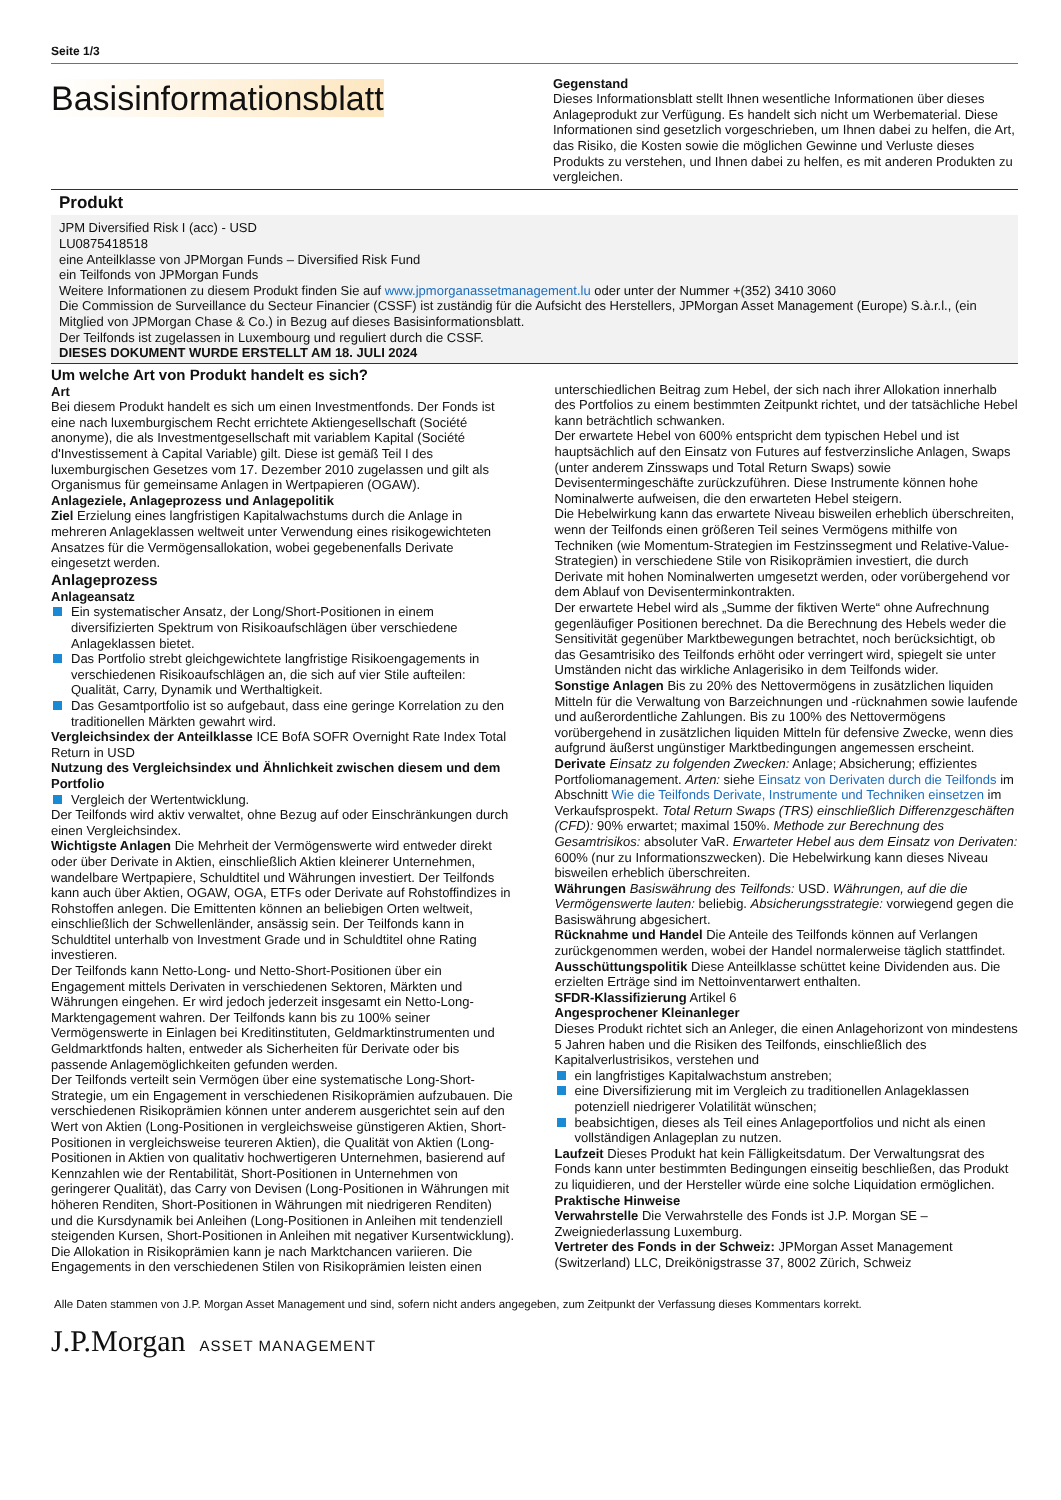Seite 1/3
Basisinformationsblatt
Gegenstand
Dieses Informationsblatt stellt Ihnen wesentliche Informationen über dieses Anlageprodukt zur Verfügung. Es handelt sich nicht um Werbematerial. Diese Informationen sind gesetzlich vorgeschrieben, um Ihnen dabei zu helfen, die Art, das Risiko, die Kosten sowie die möglichen Gewinne und Verluste dieses Produkts zu verstehen, und Ihnen dabei zu helfen, es mit anderen Produkten zu vergleichen.
Produkt
JPM Diversified Risk I (acc) - USD
LU0875418518
eine Anteilklasse von JPMorgan Funds – Diversified Risk Fund
ein Teilfonds von JPMorgan Funds
Weitere Informationen zu diesem Produkt finden Sie auf www.jpmorganassetmanagement.lu oder unter der Nummer +(352) 3410 3060
Die Commission de Surveillance du Secteur Financier (CSSF) ist zuständig für die Aufsicht des Herstellers, JPMorgan Asset Management (Europe) S.à.r.l., (ein Mitglied von JPMorgan Chase & Co.) in Bezug auf dieses Basisinformationsblatt.
Der Teilfonds ist zugelassen in Luxembourg und reguliert durch die CSSF.
DIESES DOKUMENT WURDE ERSTELLT AM 18. JULI 2024
Um welche Art von Produkt handelt es sich?
Art
Bei diesem Produkt handelt es sich um einen Investmentfonds. Der Fonds ist eine nach luxemburgischem Recht errichtete Aktiengesellschaft (Société anonyme), die als Investmentgesellschaft mit variablem Kapital (Société d'Investissement à Capital Variable) gilt. Diese ist gemäß Teil I des luxemburgischen Gesetzes vom 17. Dezember 2010 zugelassen und gilt als Organismus für gemeinsame Anlagen in Wertpapieren (OGAW).
Anlageziele, Anlageprozess und Anlagepolitik
Ziel Erzielung eines langfristigen Kapitalwachstums durch die Anlage in mehreren Anlageklassen weltweit unter Verwendung eines risikogewichteten Ansatzes für die Vermögensallokation, wobei gegebenenfalls Derivate eingesetzt werden.
Anlageprozess
Anlageansatz
Ein systematischer Ansatz, der Long/Short-Positionen in einem diversifizierten Spektrum von Risikoaufschlägen über verschiedene Anlageklassen bietet.
Das Portfolio strebt gleichgewichtete langfristige Risikoengagements in verschiedenen Risikoaufschlägen an, die sich auf vier Stile aufteilen: Qualität, Carry, Dynamik und Werthaltigkeit.
Das Gesamtportfolio ist so aufgebaut, dass eine geringe Korrelation zu den traditionellen Märkten gewahrt wird.
Vergleichsindex der Anteilklasse ICE BofA SOFR Overnight Rate Index Total Return in USD
Nutzung des Vergleichsindex und Ähnlichkeit zwischen diesem und dem Portfolio
Vergleich der Wertentwicklung.
Der Teilfonds wird aktiv verwaltet, ohne Bezug auf oder Einschränkungen durch einen Vergleichsindex.
Wichtigste Anlagen Die Mehrheit der Vermögenswerte wird entweder direkt oder über Derivate in Aktien, einschließlich Aktien kleinerer Unternehmen, wandelbare Wertpapiere, Schuldtitel und Währungen investiert. Der Teilfonds kann auch über Aktien, OGAW, OGA, ETFs oder Derivate auf Rohstoffindizes in Rohstoffen anlegen. Die Emittenten können an beliebigen Orten weltweit, einschließlich der Schwellenländer, ansässig sein. Der Teilfonds kann in Schuldtitel unterhalb von Investment Grade und in Schuldtitel ohne Rating investieren.
Der Teilfonds kann Netto-Long- und Netto-Short-Positionen über ein Engagement mittels Derivaten in verschiedenen Sektoren, Märkten und Währungen eingehen. Er wird jedoch jederzeit insgesamt ein Netto-Long-Marktengagement wahren. Der Teilfonds kann bis zu 100% seiner Vermögenswerte in Einlagen bei Kreditinstituten, Geldmarktinstrumenten und Geldmarktfonds halten, entweder als Sicherheiten für Derivate oder bis passende Anlagemöglichkeiten gefunden werden.
Der Teilfonds verteilt sein Vermögen über eine systematische Long-Short-Strategie, um ein Engagement in verschiedenen Risikoprämien aufzubauen. Die verschiedenen Risikoprämien können unter anderem ausgerichtet sein auf den Wert von Aktien (Long-Positionen in vergleichsweise günstigeren Aktien, Short-Positionen in vergleichsweise teureren Aktien), die Qualität von Aktien (Long-Positionen in Aktien von qualitativ hochwertigeren Unternehmen, basierend auf Kennzahlen wie der Rentabilität, Short-Positionen in Unternehmen von geringerer Qualität), das Carry von Devisen (Long-Positionen in Währungen mit höheren Renditen, Short-Positionen in Währungen mit niedrigeren Renditen) und die Kursdynamik bei Anleihen (Long-Positionen in Anleihen mit tendenziell steigenden Kursen, Short-Positionen in Anleihen mit negativer Kursentwicklung). Die Allokation in Risikoprämien kann je nach Marktchancen variieren. Die Engagements in den verschiedenen Stilen von Risikoprämien leisten einen
unterschiedlichen Beitrag zum Hebel, der sich nach ihrer Allokation innerhalb des Portfolios zu einem bestimmten Zeitpunkt richtet, und der tatsächliche Hebel kann beträchtlich schwanken.
Der erwartete Hebel von 600% entspricht dem typischen Hebel und ist hauptsächlich auf den Einsatz von Futures auf festverzinsliche Anlagen, Swaps (unter anderem Zinsswaps und Total Return Swaps) sowie Devisentermingeschäfte zurückzuführen. Diese Instrumente können hohe Nominalwerte aufweisen, die den erwarteten Hebel steigern.
Die Hebelwirkung kann das erwartete Niveau bisweilen erheblich überschreiten, wenn der Teilfonds einen größeren Teil seines Vermögens mithilfe von Techniken (wie Momentum-Strategien im Festzinssegment und Relative-Value-Strategien) in verschiedene Stile von Risikoprämien investiert, die durch Derivate mit hohen Nominalwerten umgesetzt werden, oder vorübergehend vor dem Ablauf von Devisenterminkontrakten.
Der erwartete Hebel wird als „Summe der fiktiven Werte“ ohne Aufrechnung gegenläufiger Positionen berechnet. Da die Berechnung des Hebels weder die Sensitivität gegenüber Marktbewegungen betrachtet, noch berücksichtigt, ob das Gesamtrisiko des Teilfonds erhöht oder verringert wird, spiegelt sie unter Umständen nicht das wirkliche Anlagerisiko in dem Teilfonds wider.
Sonstige Anlagen Bis zu 20% des Nettovermögens in zusätzlichen liquiden Mitteln für die Verwaltung von Barzeichnungen und -rücknahmen sowie laufende und außerordentliche Zahlungen. Bis zu 100% des Nettovermögens vorübergehend in zusätzlichen liquiden Mitteln für defensive Zwecke, wenn dies aufgrund äußerst ungünstiger Marktbedingungen angemessen erscheint.
Derivate Einsatz zu folgenden Zwecken: Anlage; Absicherung; effizientes Portfoliomanagement. Arten: siehe Einsatz von Derivaten durch die Teilfonds im Abschnitt Wie die Teilfonds Derivate, Instrumente und Techniken einsetzen im Verkaufsprospekt. Total Return Swaps (TRS) einschließlich Differenzgeschäften (CFD): 90% erwartet; maximal 150%. Methode zur Berechnung des Gesamtrisikos: absoluter VaR. Erwarteter Hebel aus dem Einsatz von Derivaten: 600% (nur zu Informationszwecken). Die Hebelwirkung kann dieses Niveau bisweilen erheblich überschreiten.
Währungen Basiswährung des Teilfonds: USD. Währungen, auf die die Vermögenswerte lauten: beliebig. Absicherungsstrategie: vorwiegend gegen die Basiswährung abgesichert.
Rücknahme und Handel Die Anteile des Teilfonds können auf Verlangen zurückgenommen werden, wobei der Handel normalerweise täglich stattfindet.
Ausschüttungspolitik Diese Anteilklasse schüttet keine Dividenden aus. Die erzielten Erträge sind im Nettoinventarwert enthalten.
SFDR-Klassifizierung Artikel 6
Angesprochener Kleinanleger
Dieses Produkt richtet sich an Anleger, die einen Anlagehorizont von mindestens 5 Jahren haben und die Risiken des Teilfonds, einschließlich des Kapitalverlustrisikos, verstehen und
ein langfristiges Kapitalwachstum anstreben;
eine Diversifizierung mit im Vergleich zu traditionellen Anlageklassen potenziell niedrigerer Volatilität wünschen;
beabsichtigen, dieses als Teil eines Anlageportfolios und nicht als einen vollständigen Anlageplan zu nutzen.
Laufzeit Dieses Produkt hat kein Fälligkeitsdatum. Der Verwaltungsrat des Fonds kann unter bestimmten Bedingungen einseitig beschließen, das Produkt zu liquidieren, und der Hersteller würde eine solche Liquidation ermöglichen.
Praktische Hinweise
Verwahrstelle Die Verwahrstelle des Fonds ist J.P. Morgan SE – Zweigniederlassung Luxemburg.
Vertreter des Fonds in der Schweiz: JPMorgan Asset Management (Switzerland) LLC, Dreikönigstrasse 37, 8002 Zürich, Schweiz
Alle Daten stammen von J.P. Morgan Asset Management und sind, sofern nicht anders angegeben, zum Zeitpunkt der Verfassung dieses Kommentars korrekt.
J.P.Morgan ASSET MANAGEMENT